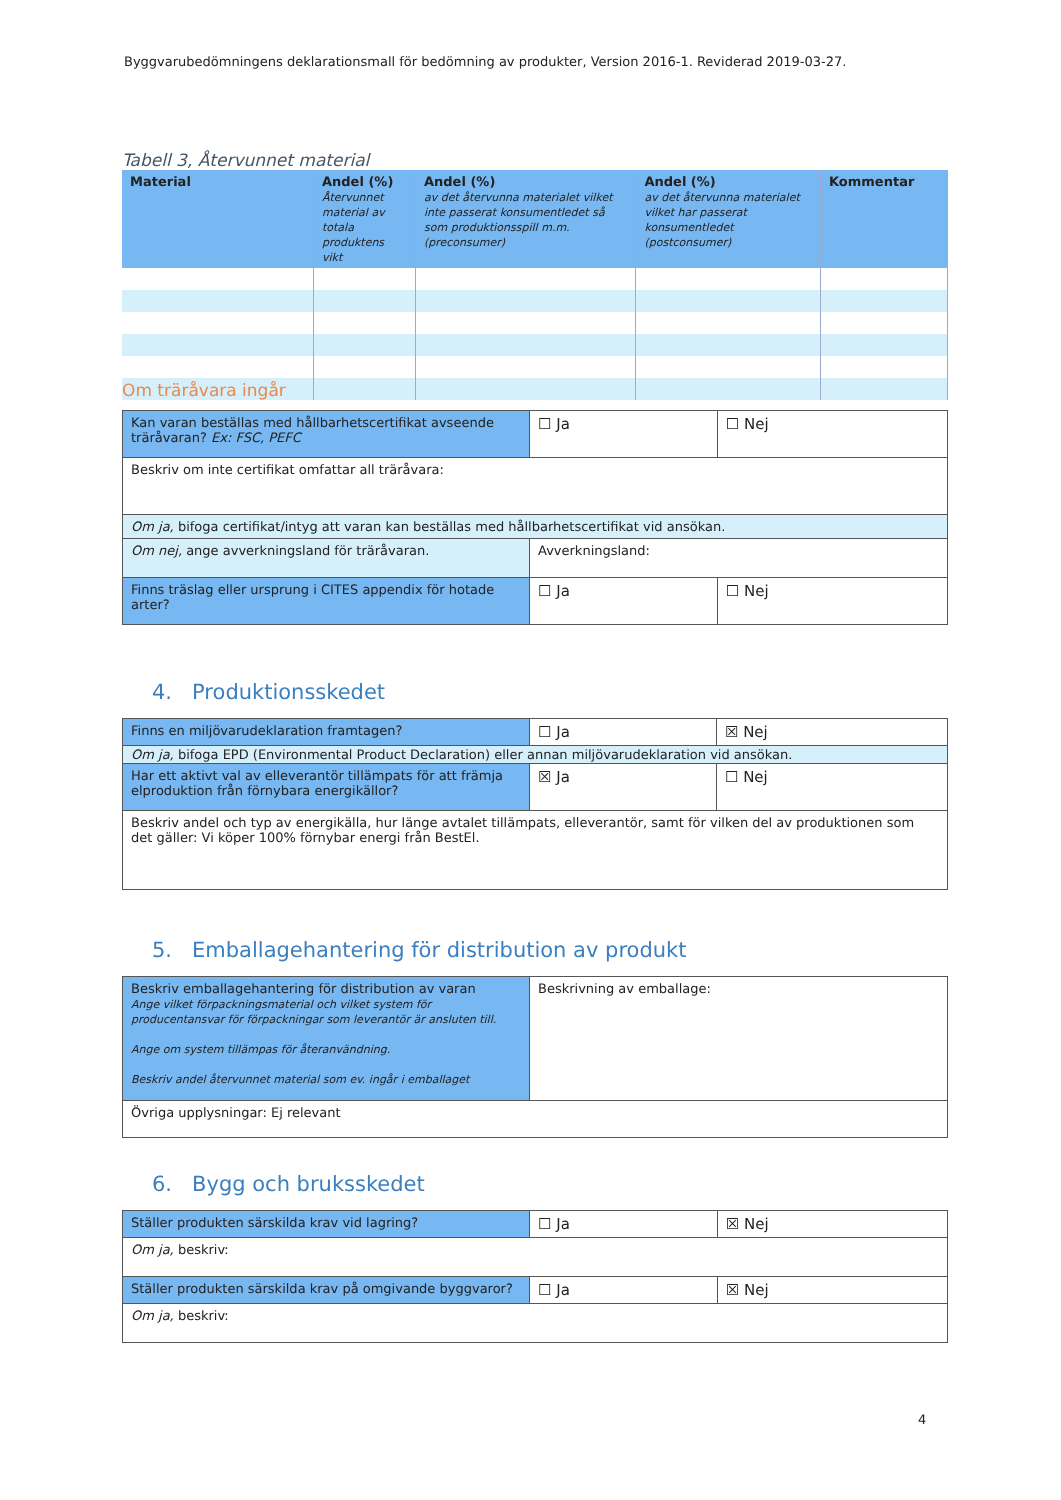Byggvarubedömningens deklarationsmall för bedömning av produkter, Version 2016-1. Reviderad 2019-03-27.
Tabell 3, Återvunnet material
| Material | Andel (%) Återvunnet material av totala produktens vikt | Andel (%) av det återvunna materialet vilket inte passerat konsumentledet så som produktionsspill m.m. (preconsumer) | Andel (%) av det återvunna materialet vilket har passerat konsumentledet (postconsumer) | Kommentar |
| --- | --- | --- | --- | --- |
Om träråvara ingår
| Kan varan beställas med hållbarhetscertifikat avseende träråvaran? Ex: FSC, PEFC | ☐ Ja | ☐ Nej |
| Beskriv om inte certifikat omfattar all träråvara: | | |
| Om ja, bifoga certifikat/intyg att varan kan beställas med hållbarhetscertifikat vid ansökan. | | |
| Om nej, ange avverkningsland för träråvaran. | Avverkningsland: | |
| Finns träslag eller ursprung i CITES appendix för hotade arter? | ☐ Ja | ☐ Nej |
4. Produktionsskedet
| Finns en miljövarudeklaration framtagen? | ☐ Ja | ☒ Nej |
| Om ja, bifoga EPD (Environmental Product Declaration) eller annan miljövarudeklaration vid ansökan. | | |
| Har ett aktivt val av elleverantör tillämpats för att främja elproduktion från förnybara energikällor? | ☒ Ja | ☐ Nej |
| Beskriv andel och typ av energikälla, hur länge avtalet tillämpats, elleverantör, samt för vilken del av produktionen som det gäller: Vi köper 100% förnybar energi från BestEl. | | |
5. Emballagehantering för distribution av produkt
| Beskriv emballagehantering för distribution av varan Ange vilket förpackningsmaterial och vilket system för producentansvar för förpackningar som leverantör är ansluten till. Ange om system tillämpas för återanvändning. Beskriv andel återvunnet material som ev. ingår i emballaget | Beskrivning av emballage: |
| Övriga upplysningar: Ej relevant | |
6. Bygg och bruksskedet
| Ställer produkten särskilda krav vid lagring? | ☐ Ja | ☒ Nej |
| Om ja, beskriv: | | |
| Ställer produkten särskilda krav på omgivande byggvaror? | ☐ Ja | ☒ Nej |
| Om ja, beskriv: | | |
4